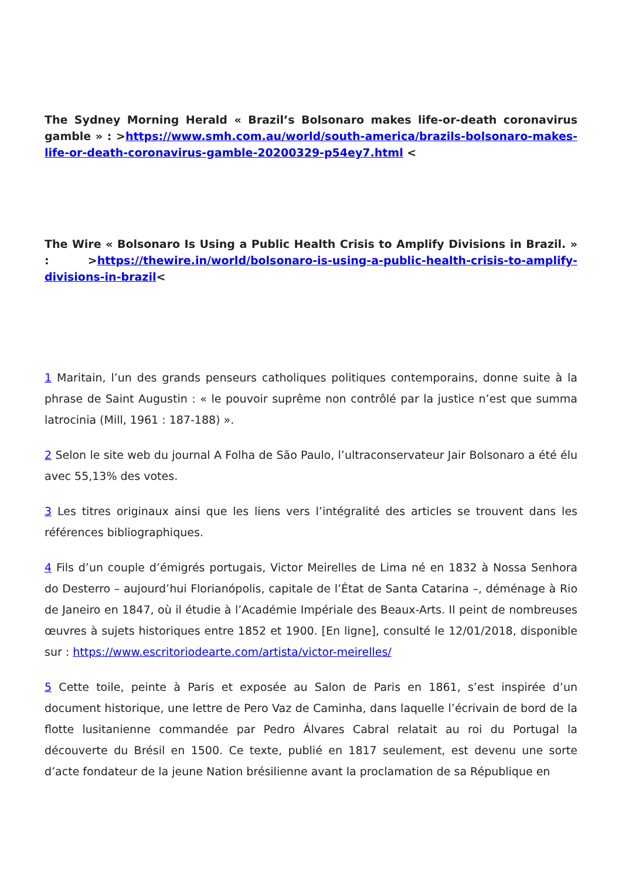The Sydney Morning Herald « Brazil’s Bolsonaro makes life-or-death coronavirus gamble » : >https://www.smh.com.au/world/south-america/brazils-bolsonaro-makes-life-or-death-coronavirus-gamble-20200329-p54ey7.html <
The Wire « Bolsonaro Is Using a Public Health Crisis to Amplify Divisions in Brazil. » : >https://thewire.in/world/bolsonaro-is-using-a-public-health-crisis-to-amplify-divisions-in-brazil<
1 Maritain, l’un des grands penseurs catholiques politiques contemporains, donne suite à la phrase de Saint Augustin : « le pouvoir suprême non contrôlé par la justice n’est que summa latrocinia (Mill, 1961 : 187-188) ».
2 Selon le site web du journal A Folha de São Paulo, l’ultraconservateur Jair Bolsonaro a été élu avec 55,13% des votes.
3 Les titres originaux ainsi que les liens vers l’intégralité des articles se trouvent dans les références bibliographiques.
4 Fils d’un couple d’émigrés portugais, Victor Meirelles de Lima né en 1832 à Nossa Senhora do Desterro – aujourd’hui Florianópolis, capitale de l’État de Santa Catarina –, déménage à Rio de Janeiro en 1847, où il étudie à l’Académie Impériale des Beaux-Arts. Il peint de nombreuses œuvres à sujets historiques entre 1852 et 1900. [En ligne], consulté le 12/01/2018, disponible sur : https://www.escritoriodearte.com/artista/victor-meirelles/
5 Cette toile, peinte à Paris et exposée au Salon de Paris en 1861, s’est inspirée d’un document historique, une lettre de Pero Vaz de Caminha, dans laquelle l’écrivain de bord de la flotte lusitanienne commandée par Pedro Álvares Cabral relatait au roi du Portugal la découverte du Brésil en 1500. Ce texte, publié en 1817 seulement, est devenu une sorte d’acte fondateur de la jeune Nation brésilienne avant la proclamation de sa République en